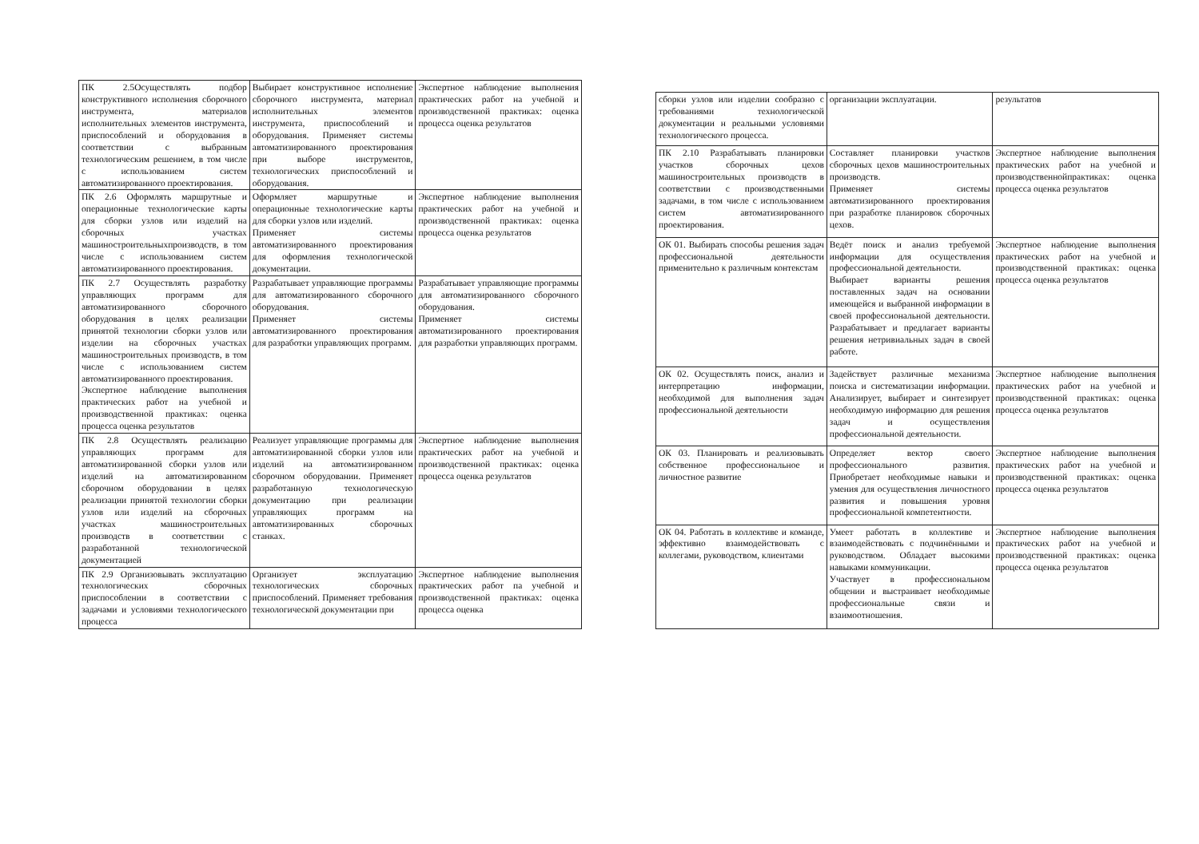| ПК 2.5Осуществлять подбор конструктивного исполнения сборочного инструмента, материалов исполнительных элементов инструмента, приспособлений и оборудования в соответствии с выбранным технологическим решением, в том числе с использованием систем автоматизированного проектирования. | Выбирает конструктивное исполнение сборочного инструмента, материал исполнительных элементов инструмента, приспособлений и оборудования. Применяет системы автоматизированного проектирования при выборе инструментов, технологических приспособлений и оборудования. | Экспертное наблюдение выполнения практических работ на учебной и производственной практиках: оценка процесса оценка результатов |
| ПК 2.6 Оформлять маршрутные и операционные технологические карты для сборки узлов или изделий на сборочных участках машиностроительныхпроизводств, в том числе с использованием систем автоматизированного проектирования. | Оформляет маршрутные и операционные технологические карты для сборки узлов или изделий. Применяет системы автоматизированного проектирования для оформления технологической документации. | Экспертное наблюдение выполнения практических работ на учебной и производственной практиках: оценка процесса оценка результатов |
| ПК 2.7 Осуществлять разработку управляющих программ для автоматизированного сборочного оборудования в целях реализации принятой технологии сборки узлов или изделии на сборочных участках машиностроительных производств, в том числе с использованием систем автоматизированного проектирования. Экспертное наблюдение выполнения практических работ на учебной и производственной практиках: оценка процесса оценка результатов | Разрабатывает управляющие программы для автоматизированного сборочного оборудования. Применяет системы автоматизированного проектирования для разработки управляющих программ. | Разрабатывает управляющие программы для автоматизированного сборочного оборудования. Применяет системы автоматизированного проектирования для разработки управляющих программ. |
| ПК 2.8 Осуществлять реализацию управляющих программ для автоматизированной сборки узлов или изделий на автоматизированном сборочном оборудовании в целях реализации принятой технологии сборки узлов или изделий на сборочных участках машиностроительных производств в соответствии с разработанной технологической документацией | Реализует управляющие программы для автоматизированной сборки узлов или изделий на автоматизированном сборочном оборудовании. Применяет разработанную технологическую документацию при реализации управляющих программ на автоматизированных сборочных станках. | Экспертное наблюдение выполнения практических работ на учебной и производственной практиках: оценка процесса оценка результатов |
| ПК 2.9 Организовывать эксплуатацию технологических сборочных приспособлении в соответствии с задачами и условиями технологического процесса | Организует эксплуатацию технологических сборочных приспособлений. Применяет требования технологической документации при | Экспертное наблюдение выполнения практических работ па учебной и производственной практиках: оценка процесса оценка |
| сборки узлов или изделии сообразно с требованиями технологической документации н реальными условиями технологического процесса. | организации эксплуатации. | результатов |
| ПК 2.10 Разрабатывать планировки участков сборочных цехов машиностроительных производств в соответствии с производственными задачами, в том числе с использованием систем автоматизированного проектирования. | Составляет планировки участков сборочных цехов машиностроительных производств. Применяет системы автоматизированного проектирования при разработке планировок сборочных цехов. | Экспертное наблюдение выполнения практических работ на учебной и производственнойпрактиках: оценка процесса оценка результатов |
| ОК 01. Выбирать способы решения задач профессиональной деятельности применительно к различным контекстам | Ведёт поиск и анализ требуемой информации для осуществления профессиональной деятельности. Выбирает варианты решения поставленных задач на основании имеющейся и выбранной информации в своей профессиональной деятельности. Разрабатывает и предлагает варианты решения нетривиальных задач в своей работе. | Экспертное наблюдение выполнения практических работ на учебной и производственной практиках: оценка процесса оценка результатов |
| ОК 02. Осуществлять поиск, анализ и интерпретацию информации, необходимой для выполнения задач профессиональной деятельности | Задействует различные механизма поиска и систематизации информации. Анализирует, выбирает и синтезирует необходимую информацию для решения задач и осуществления профессиональной деятельности. | Экспертное наблюдение выполнения практических работ на учебной и производственной практиках: оценка процесса оценка результатов |
| ОК 03. Планировать и реализовывать собственное профессиональное и личностное развитие | Определяет вектор своего профессионального развития. Приобретает необходимые навыки и умения для осуществления личностного развития и повышения уровня профессиональной компетентности. | Экспертное наблюдение выполнения практических работ на учебной и производственной практиках: оценка процесса оценка результатов |
| ОК 04. Работать в коллективе и команде, эффективно взаимодействовать с коллегами, руководством, клиентами | Умеет работать в коллективе и взаимодействовать с подчинёнными и руководством. Обладает высокими навыками коммуникации. Участвует в профессиональном общении и выстраивает необходимые профессиональные связи и взаимоотношения. | Экспертное наблюдение выполнения практических работ на учебной и производственной практиках: оценка процесса оценка результатов |